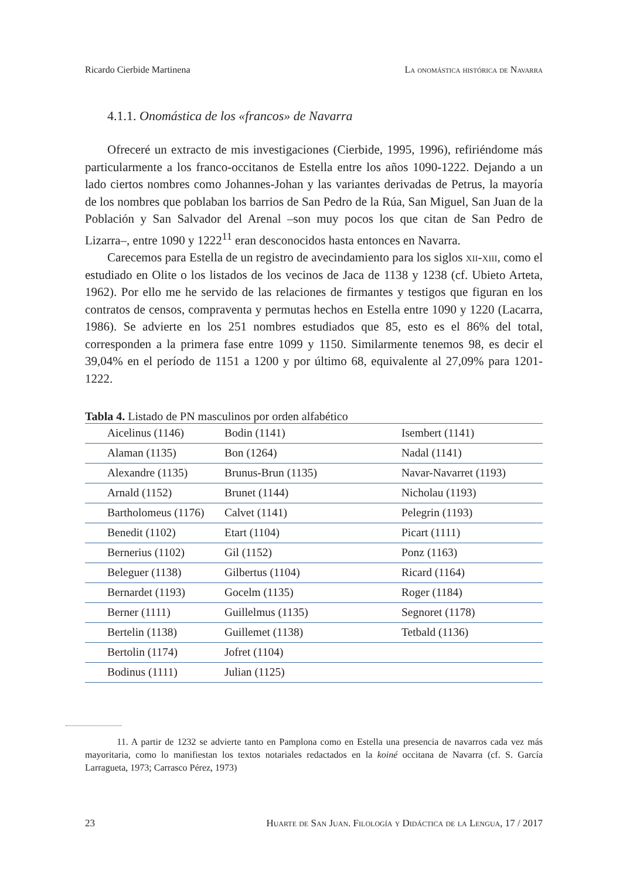Ricardo Cierbide Martinena La onomástica histórica de Navarra
4.1.1. Onomástica de los «francos» de Navarra
Ofreceré un extracto de mis investigaciones (Cierbide, 1995, 1996), refiriéndome más particularmente a los franco-occitanos de Estella entre los años 1090-1222. Dejando a un lado ciertos nombres como Johannes-Johan y las variantes derivadas de Petrus, la mayoría de los nombres que poblaban los barrios de San Pedro de la Rúa, San Miguel, San Juan de la Población y San Salvador del Arenal –son muy pocos los que citan de San Pedro de Lizarra–, entre 1090 y 1222<sup>11</sup> eran desconocidos hasta entonces en Navarra.
Carecemos para Estella de un registro de avecindamiento para los siglos xii-xiii, como el estudiado en Olite o los listados de los vecinos de Jaca de 1138 y 1238 (cf. Ubieto Arteta, 1962). Por ello me he servido de las relaciones de firmantes y testigos que figuran en los contratos de censos, compraventa y permutas hechos en Estella entre 1090 y 1220 (Lacarra, 1986). Se advierte en los 251 nombres estudiados que 85, esto es el 86% del total, corresponden a la primera fase entre 1099 y 1150. Similarmente tenemos 98, es decir el 39,04% en el período de 1151 a 1200 y por último 68, equivalente al 27,09% para 1201-1222.
Tabla 4. Listado de PN masculinos por orden alfabético
| Aicelinus (1146) | Bodin (1141) | Isembert (1141) |
| Alaman (1135) | Bon (1264) | Nadal (1141) |
| Alexandre (1135) | Brunus-Brun (1135) | Navar-Navarret (1193) |
| Arnald (1152) | Brunet (1144) | Nicholau (1193) |
| Bartholomeus (1176) | Calvet (1141) | Pelegrin (1193) |
| Benedit (1102) | Etart (1104) | Picart (1111) |
| Bernerius (1102) | Gil (1152) | Ponz (1163) |
| Beleguer (1138) | Gilbertus (1104) | Ricard (1164) |
| Bernardet (1193) | Gocelm (1135) | Roger (1184) |
| Berner (1111) | Guillelmus (1135) | Segnoret (1178) |
| Bertelin (1138) | Guillemet (1138) | Tetbald (1136) |
| Bertolin (1174) | Jofret (1104) | |
| Bodinus (1111) | Julian (1125) | |
11. A partir de 1232 se advierte tanto en Pamplona como en Estella una presencia de navarros cada vez más mayoritaria, como lo manifiestan los textos notariales redactados en la koiné occitana de Navarra (cf. S. García Larragueta, 1973; Carrasco Pérez, 1973)
23 Huarte de San Juan. Filología y Didáctica de la Lengua, 17 / 2017